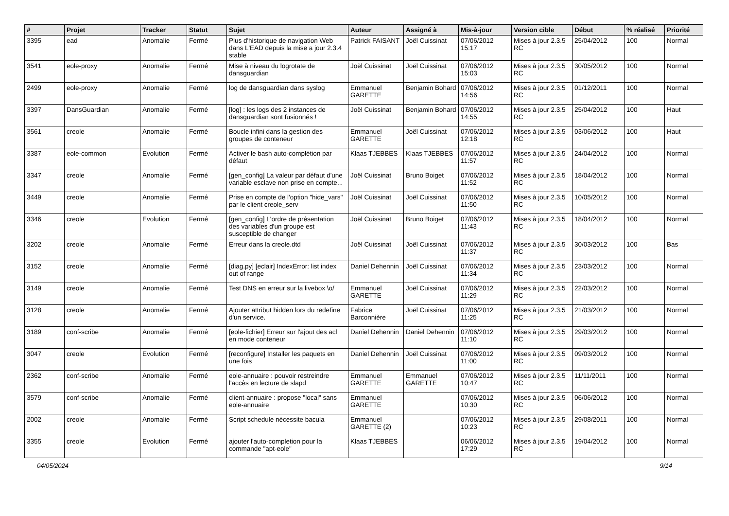| # | Projet | Tracker | Statut | Sujet | Auteur | Assigné à | Mis-à-jour | Version cible | Début | % réalisé | Priorité |
| --- | --- | --- | --- | --- | --- | --- | --- | --- | --- | --- | --- |
| 3395 | ead | Anomalie | Fermé | Plus d'historique de navigation Web dans L'EAD depuis la mise a jour 2.3.4 stable | Patrick FAISANT | Joël Cuissinat | 07/06/2012 15:17 | Mises à jour 2.3.5 RC | 25/04/2012 | 100 | Normal |
| 3541 | eole-proxy | Anomalie | Fermé | Mise à niveau du logrotate de dansguardian | Joël Cuissinat | Joël Cuissinat | 07/06/2012 15:03 | Mises à jour 2.3.5 RC | 30/05/2012 | 100 | Normal |
| 2499 | eole-proxy | Anomalie | Fermé | log de dansguardian dans syslog | Emmanuel GARETTE | Benjamin Bohard | 07/06/2012 14:56 | Mises à jour 2.3.5 RC | 01/12/2011 | 100 | Normal |
| 3397 | DansGuardian | Anomalie | Fermé | [log] : les logs des 2 instances de dansguardian sont fusionnés ! | Joël Cuissinat | Benjamin Bohard | 07/06/2012 14:55 | Mises à jour 2.3.5 RC | 25/04/2012 | 100 | Haut |
| 3561 | creole | Anomalie | Fermé | Boucle infini dans la gestion des groupes de conteneur | Emmanuel GARETTE | Joël Cuissinat | 07/06/2012 12:18 | Mises à jour 2.3.5 RC | 03/06/2012 | 100 | Haut |
| 3387 | eole-common | Evolution | Fermé | Activer le bash auto-complétion par défaut | Klaas TJEBBES | Klaas TJEBBES | 07/06/2012 11:57 | Mises à jour 2.3.5 RC | 24/04/2012 | 100 | Normal |
| 3347 | creole | Anomalie | Fermé | [gen_config] La valeur par défaut d'une variable esclave non prise en compte... | Joël Cuissinat | Bruno Boiget | 07/06/2012 11:52 | Mises à jour 2.3.5 RC | 18/04/2012 | 100 | Normal |
| 3449 | creole | Anomalie | Fermé | Prise en compte de l'option "hide_vars" par le client creole_serv | Joël Cuissinat | Joël Cuissinat | 07/06/2012 11:50 | Mises à jour 2.3.5 RC | 10/05/2012 | 100 | Normal |
| 3346 | creole | Evolution | Fermé | [gen_config] L'ordre de présentation des variables d'un groupe est susceptible de changer | Joël Cuissinat | Bruno Boiget | 07/06/2012 11:43 | Mises à jour 2.3.5 RC | 18/04/2012 | 100 | Normal |
| 3202 | creole | Anomalie | Fermé | Erreur dans la creole.dtd | Joël Cuissinat | Joël Cuissinat | 07/06/2012 11:37 | Mises à jour 2.3.5 RC | 30/03/2012 | 100 | Bas |
| 3152 | creole | Anomalie | Fermé | [diag.py] [eclair] IndexError: list index out of range | Daniel Dehennin | Joël Cuissinat | 07/06/2012 11:34 | Mises à jour 2.3.5 RC | 23/03/2012 | 100 | Normal |
| 3149 | creole | Anomalie | Fermé | Test DNS en erreur sur la livebox \o/ | Emmanuel GARETTE | Joël Cuissinat | 07/06/2012 11:29 | Mises à jour 2.3.5 RC | 22/03/2012 | 100 | Normal |
| 3128 | creole | Anomalie | Fermé | Ajouter attribut hidden lors du redefine d'un service. | Fabrice Barconnière | Joël Cuissinat | 07/06/2012 11:25 | Mises à jour 2.3.5 RC | 21/03/2012 | 100 | Normal |
| 3189 | conf-scribe | Anomalie | Fermé | [eole-fichier] Erreur sur l'ajout des acl en mode conteneur | Daniel Dehennin | Daniel Dehennin | 07/06/2012 11:10 | Mises à jour 2.3.5 RC | 29/03/2012 | 100 | Normal |
| 3047 | creole | Evolution | Fermé | [reconfigure] Installer les paquets en une fois | Daniel Dehennin | Joël Cuissinat | 07/06/2012 11:00 | Mises à jour 2.3.5 RC | 09/03/2012 | 100 | Normal |
| 2362 | conf-scribe | Anomalie | Fermé | eole-annuaire : pouvoir restreindre l'accès en lecture de slapd | Emmanuel GARETTE | Emmanuel GARETTE | 07/06/2012 10:47 | Mises à jour 2.3.5 RC | 11/11/2011 | 100 | Normal |
| 3579 | conf-scribe | Anomalie | Fermé | client-annuaire : propose "local" sans eole-annuaire | Emmanuel GARETTE | | 07/06/2012 10:30 | Mises à jour 2.3.5 RC | 06/06/2012 | 100 | Normal |
| 2002 | creole | Anomalie | Fermé | Script schedule nécessite bacula | Emmanuel GARETTE (2) | | 07/06/2012 10:23 | Mises à jour 2.3.5 RC | 29/08/2011 | 100 | Normal |
| 3355 | creole | Evolution | Fermé | ajouter l'auto-completion pour la commande "apt-eole" | Klaas TJEBBES | | 06/06/2012 17:29 | Mises à jour 2.3.5 RC | 19/04/2012 | 100 | Normal |
04/05/2024 9/14